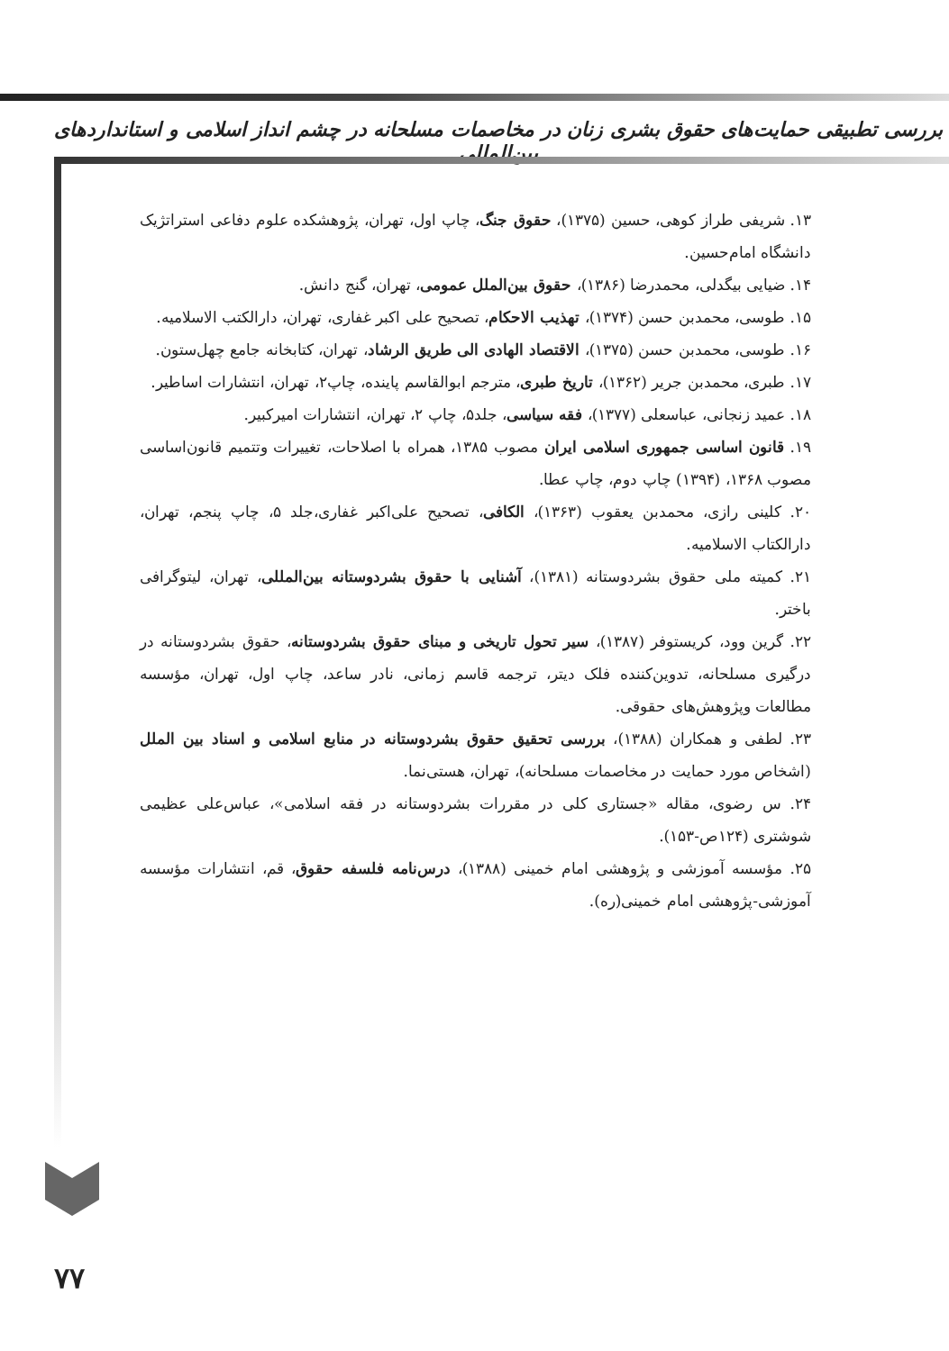بررسی تطبیقی حمایت‌های حقوق بشری زنان در مخاصمات مسلحانه در چشم انداز اسلامی و استانداردهای بین‌المللی
۱۳. شریفی طراز کوهی، حسین (۱۳۷۵)، حقوق جنگ، چاپ اول، تهران، پژوهشکده علوم دفاعی استراتژیک دانشگاه امام‌حسین.
۱۴. ضیایی بیگدلی، محمدرضا (۱۳۸۶)، حقوق بین‌الملل عمومی، تهران، گنج دانش.
۱۵. طوسی، محمدبن حسن (۱۳۷۴)، تهذیب الاحکام، تصحیح علی اکبر غفاری، تهران، دارالکتب الاسلامیه.
۱۶. طوسی، محمدبن حسن (۱۳۷۵)، الاقتصاد الهادی الی طریق الرشاد، تهران، کتابخانه جامع چهل‌ستون.
۱۷. طبری، محمدبن جریر (۱۳۶۲)، تاریخ طبری، مترجم ابوالقاسم پاینده، چاپ۲، تهران، انتشارات اساطیر.
۱۸. عمید زنجانی، عباسعلی (۱۳۷۷)، فقه سیاسی، جلد۵، چاپ ۲، تهران، انتشارات امیرکبیر.
۱۹. قانون اساسی جمهوری اسلامی ایران مصوب ۱۳۸۵، همراه با اصلاحات، تغییرات وتتمیم قانون‌اساسی مصوب ۱۳۶۸، (۱۳۹۴) چاپ دوم، چاپ عطا.
۲۰. کلینی رازی، محمدبن یعقوب (۱۳۶۳)، الکافی، تصحیح علی‌اکبر غفاری،جلد ۵، چاپ پنجم، تهران، دارالکتاب الاسلامیه.
۲۱. کمیته ملی حقوق بشردوستانه (۱۳۸۱)، آشنایی با حقوق بشردوستانه بین‌المللی، تهران، لیتوگرافی باختر.
۲۲. گرین وود، کریستوفر (۱۳۸۷)، سیر تحول تاریخی و مبنای حقوق بشردوستانه، حقوق بشردوستانه در درگیری مسلحانه، تدوین‌کننده فلک دیتر، ترجمه قاسم زمانی، نادر ساعد، چاپ اول، تهران، مؤسسه مطالعات وپژوهش‌های حقوقی.
۲۳. لطفی و همکاران (۱۳۸۸)، بررسی تحقیق حقوق بشردوستانه در منابع اسلامی و اسناد بین الملل (اشخاص مورد حمایت در مخاصمات مسلحانه)، تهران، هستی‌نما.
۲۴. س رضوی، مقاله «جستاری کلی در مقررات بشردوستانه در فقه اسلامی»، عباس‌علی عظیمی شوشتری (۱۲۴ص-۱۵۳).
۲۵. مؤسسه آموزشی و پژوهشی امام خمینی (۱۳۸۸)، درس‌نامه فلسفه حقوق، قم، انتشارات مؤسسه آموزشی-پژوهشی امام خمینی(ره).
۷۷